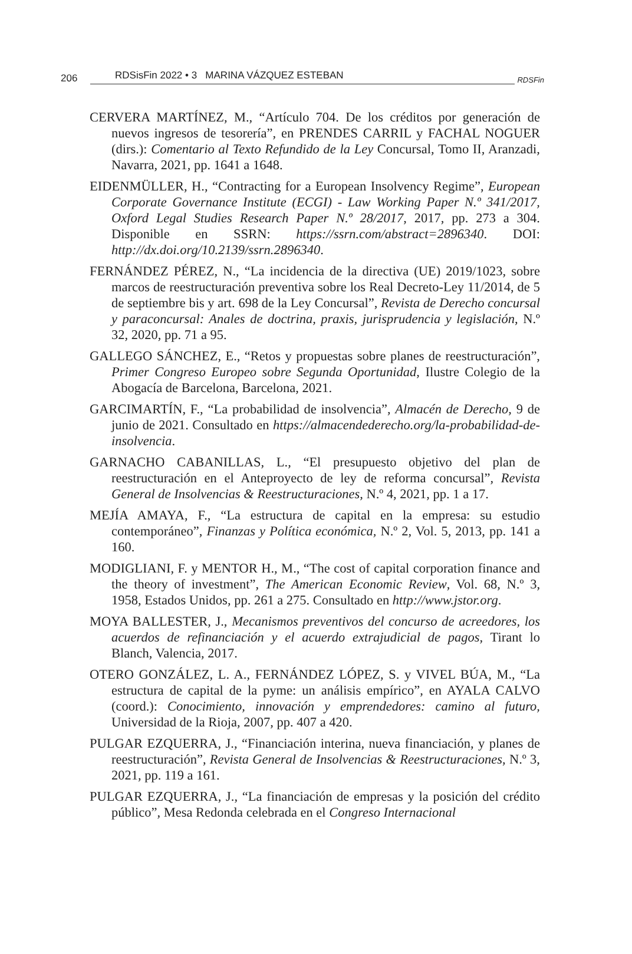206 RDSisFin 2022 • 3 MARINA VÁZQUEZ ESTEBAN RDSFin
CERVERA MARTÍNEZ, M., “Artículo 704. De los créditos por generación de nuevos ingresos de tesorería”, en PRENDES CARRIL y FACHAL NOGUER (dirs.): Comentario al Texto Refundido de la Ley Concursal, Tomo II, Aranzadi, Navarra, 2021, pp. 1641 a 1648.
EIDENMÜLLER, H., “Contracting for a European Insolvency Regime”, European Corporate Governance Institute (ECGI) - Law Working Paper N.º 341/2017, Oxford Legal Studies Research Paper N.º 28/2017, 2017, pp. 273 a 304. Disponible en SSRN: https://ssrn.com/abstract=2896340. DOI: http://dx.doi.org/10.2139/ssrn.2896340.
FERNÁNDEZ PÉREZ, N., “La incidencia de la directiva (UE) 2019/1023, sobre marcos de reestructuración preventiva sobre los Real Decreto-Ley 11/2014, de 5 de septiembre bis y art. 698 de la Ley Concursal”, Revista de Derecho concursal y paraconcursal: Anales de doctrina, praxis, jurisprudencia y legislación, N.º 32, 2020, pp. 71 a 95.
GALLEGO SÁNCHEZ, E., “Retos y propuestas sobre planes de reestructuración”, Primer Congreso Europeo sobre Segunda Oportunidad, Ilustre Colegio de la Abogacía de Barcelona, Barcelona, 2021.
GARCIMARTÍN, F., “La probabilidad de insolvencia”, Almacén de Derecho, 9 de junio de 2021. Consultado en https://almacendederecho.org/la-probabilidad-de-insolvencia.
GARNACHO CABANILLAS, L., “El presupuesto objetivo del plan de reestructuración en el Anteproyecto de ley de reforma concursal”, Revista General de Insolvencias & Reestructuraciones, N.º 4, 2021, pp. 1 a 17.
MEJÍA AMAYA, F., “La estructura de capital en la empresa: su estudio contemporáneo”, Finanzas y Política económica, N.º 2, Vol. 5, 2013, pp. 141 a 160.
MODIGLIANI, F. y MENTOR H., M., “The cost of capital corporation finance and the theory of investment”, The American Economic Review, Vol. 68, N.º 3, 1958, Estados Unidos, pp. 261 a 275. Consultado en http://www.jstor.org.
MOYA BALLESTER, J., Mecanismos preventivos del concurso de acreedores, los acuerdos de refinanciación y el acuerdo extrajudicial de pagos, Tirant lo Blanch, Valencia, 2017.
OTERO GONZÁLEZ, L. A., FERNÁNDEZ LÓPEZ, S. y VIVEL BÚA, M., “La estructura de capital de la pyme: un análisis empírico”, en AYALA CALVO (coord.): Conocimiento, innovación y emprendedores: camino al futuro, Universidad de la Rioja, 2007, pp. 407 a 420.
PULGAR EZQUERRA, J., “Financiación interina, nueva financiación, y planes de reestructuración”, Revista General de Insolvencias & Reestructuraciones, N.º 3, 2021, pp. 119 a 161.
PULGAR EZQUERRA, J., “La financiación de empresas y la posición del crédito público”, Mesa Redonda celebrada en el Congreso Internacional